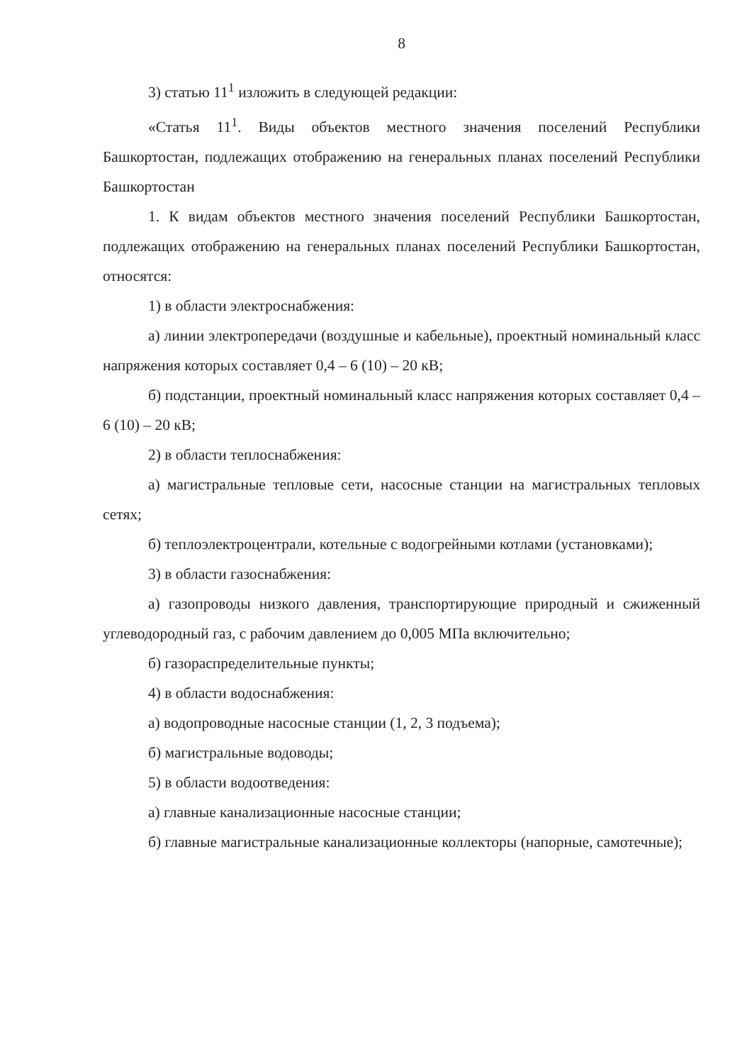8
3) статью 11<sup>1</sup> изложить в следующей редакции:
«Статья 11<sup>1</sup>. Виды объектов местного значения поселений Республики Башкортостан, подлежащих отображению на генеральных планах поселений Республики Башкортостан
1. К видам объектов местного значения поселений Республики Башкортостан, подлежащих отображению на генеральных планах поселений Республики Башкортостан, относятся:
1) в области электроснабжения:
а) линии электропередачи (воздушные и кабельные), проектный номинальный класс напряжения которых составляет 0,4 – 6 (10) – 20 кВ;
б) подстанции, проектный номинальный класс напряжения которых составляет 0,4 – 6 (10) – 20 кВ;
2) в области теплоснабжения:
а) магистральные тепловые сети, насосные станции на магистральных тепловых сетях;
б) теплоэлектроцентрали, котельные с водогрейными котлами (установками);
3) в области газоснабжения:
а) газопроводы низкого давления, транспортирующие природный и сжиженный углеводородный газ, с рабочим давлением до 0,005 МПа включительно;
б) газораспределительные пункты;
4) в области водоснабжения:
а) водопроводные насосные станции (1, 2, 3 подъема);
б) магистральные водоводы;
5) в области водоотведения:
а) главные канализационные насосные станции;
б) главные магистральные канализационные коллекторы (напорные, самотечные);